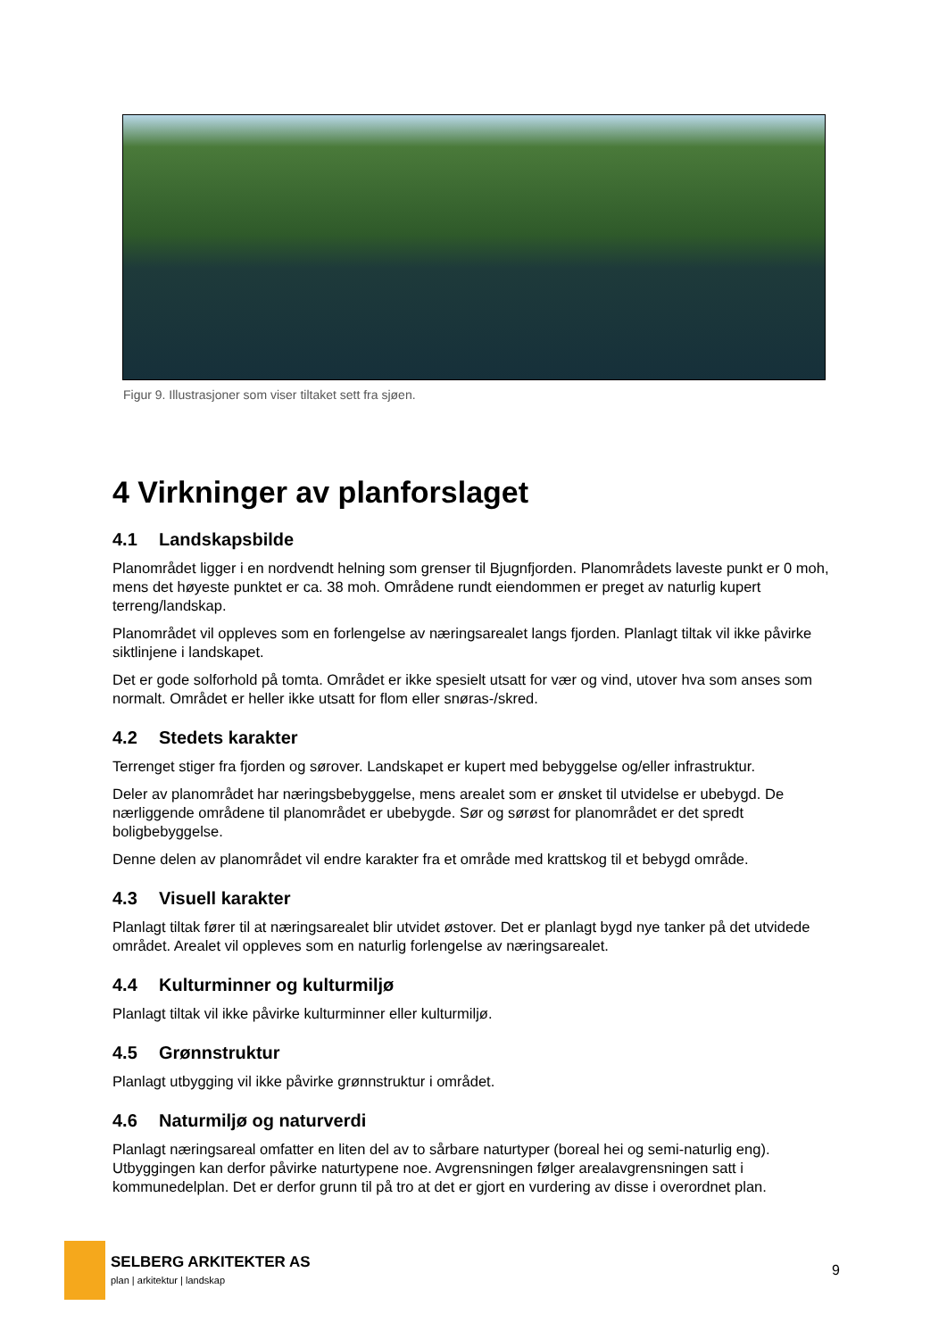Figur 9. Illustrasjoner som viser tiltaket sett fra sjøen.
4 Virkninger av planforslaget
4.1 Landskapsbilde
Planområdet ligger i en nordvendt helning som grenser til Bjugnfjorden. Planområdets laveste punkt er 0 moh, mens det høyeste punktet er ca. 38 moh. Områdene rundt eiendommen er preget av naturlig kupert terreng/landskap.
Planområdet vil oppleves som en forlengelse av næringsarealet langs fjorden. Planlagt tiltak vil ikke påvirke siktlinjene i landskapet.
Det er gode solforhold på tomta. Området er ikke spesielt utsatt for vær og vind, utover hva som anses som normalt. Området er heller ikke utsatt for flom eller snøras-/skred.
4.2 Stedets karakter
Terrenget stiger fra fjorden og sørover. Landskapet er kupert med bebyggelse og/eller infrastruktur.
Deler av planområdet har næringsbebyggelse, mens arealet som er ønsket til utvidelse er ubebygd. De nærliggende områdene til planområdet er ubebygde. Sør og sørøst for planområdet er det spredt boligbebyggelse.
Denne delen av planområdet vil endre karakter fra et område med krattskog til et bebygd område.
4.3 Visuell karakter
Planlagt tiltak fører til at næringsarealet blir utvidet østover. Det er planlagt bygd nye tanker på det utvidede området. Arealet vil oppleves som en naturlig forlengelse av næringsarealet.
4.4 Kulturminner og kulturmiljø
Planlagt tiltak vil ikke påvirke kulturminner eller kulturmiljø.
4.5 Grønnstruktur
Planlagt utbygging vil ikke påvirke grønnstruktur i området.
4.6 Naturmiljø og naturverdi
Planlagt næringsareal omfatter en liten del av to sårbare naturtyper (boreal hei og semi-naturlig eng). Utbyggingen kan derfor påvirke naturtypene noe. Avgrensningen følger arealavgrensningen satt i kommunedelplan. Det er derfor grunn til på tro at det er gjort en vurdering av disse i overordnet plan.
SELBERG ARKITEKTER AS
plan | arkitektur | landskap
9